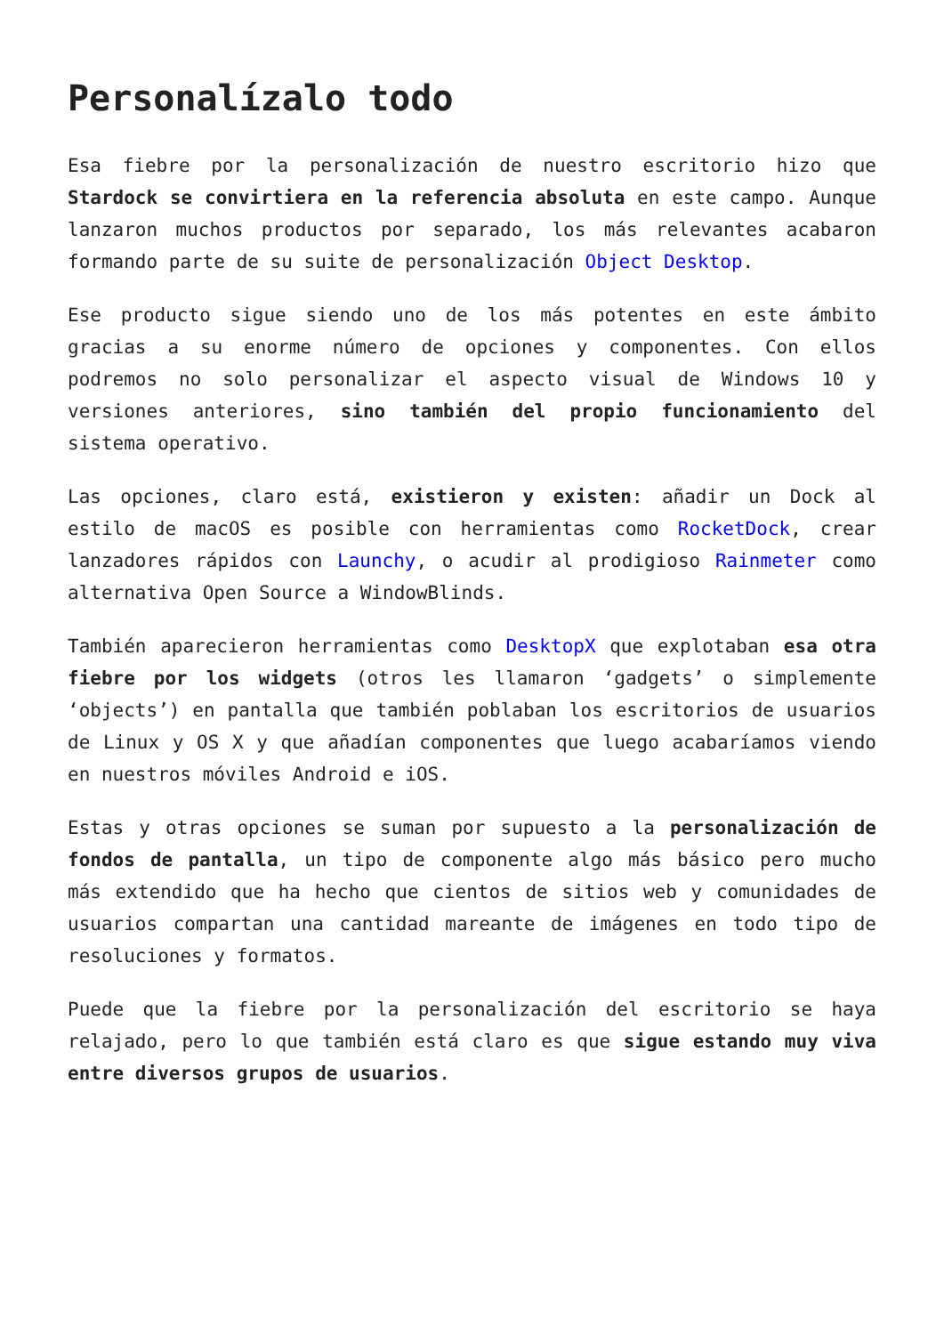Personalízalo todo
Esa fiebre por la personalización de nuestro escritorio hizo que Stardock se convirtiera en la referencia absoluta en este campo. Aunque lanzaron muchos productos por separado, los más relevantes acabaron formando parte de su suite de personalización Object Desktop.
Ese producto sigue siendo uno de los más potentes en este ámbito gracias a su enorme número de opciones y componentes. Con ellos podremos no solo personalizar el aspecto visual de Windows 10 y versiones anteriores, sino también del propio funcionamiento del sistema operativo.
Las opciones, claro está, existieron y existen: añadir un Dock al estilo de macOS es posible con herramientas como RocketDock, crear lanzadores rápidos con Launchy, o acudir al prodigioso Rainmeter como alternativa Open Source a WindowBlinds.
También aparecieron herramientas como DesktopX que explotaban esa otra fiebre por los widgets (otros les llamaron ‘gadgets’ o simplemente ‘objects’) en pantalla que también poblaban los escritorios de usuarios de Linux y OS X y que añadían componentes que luego acabaríamos viendo en nuestros móviles Android e iOS.
Estas y otras opciones se suman por supuesto a la personalización de fondos de pantalla, un tipo de componente algo más básico pero mucho más extendido que ha hecho que cientos de sitios web y comunidades de usuarios compartan una cantidad mareante de imágenes en todo tipo de resoluciones y formatos.
Puede que la fiebre por la personalización del escritorio se haya relajado, pero lo que también está claro es que sigue estando muy viva entre diversos grupos de usuarios.